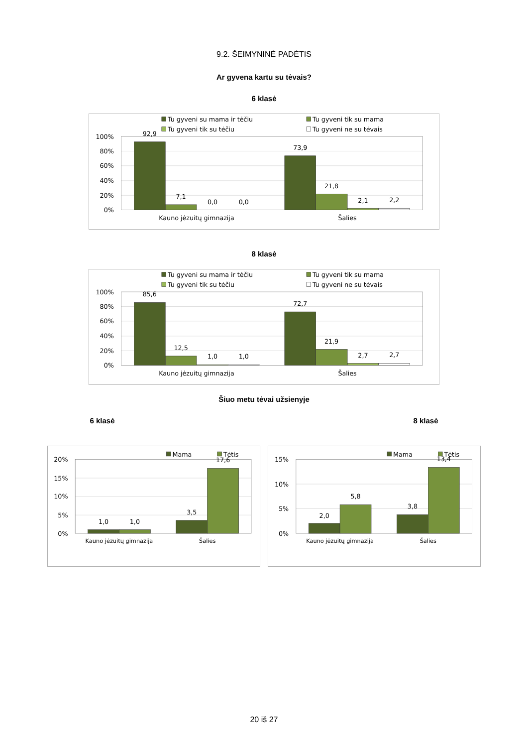9.2. ŠEIMYNINĖ PADĖTIS
Ar gyvena kartu su tėvais?
6 klasė
Tu gyveni su mama ir tėčiu
Tu gyveni tik su mama
Tu gyveni tik su tėčiu
Tu gyveni ne su tėvais
100%
80%
60%
40%
20%
0%
92,9
7,1
0,0
0,0
73,9
21,8
2,1
2,2
Kauno jėzuitų gimnazija
Šalies
8 klasė
Tu gyveni su mama ir tėčiu
Tu gyveni tik su mama
Tu gyveni tik su tėčiu
Tu gyveni ne su tėvais
100%
80%
60%
40%
20%
0%
85,6
12,5
1,0
1,0
72,7
21,9
2,7
2,7
Kauno jėzuitų gimnazija
Šalies
Šiuo metu tėvai užsienyje
6 klasė 8 klasė
Mama
Tėtis
20%
15%
10%
5%
0%
1,0
1,0
3,5
17,6
Kauno jėzuitų gimnazija
Šalies
Mama
Tėtis
15%
10%
5%
0%
2,0
5,8
3,8
13,4
Kauno jėzuitų gimnazija
Šalies
20 iš 27